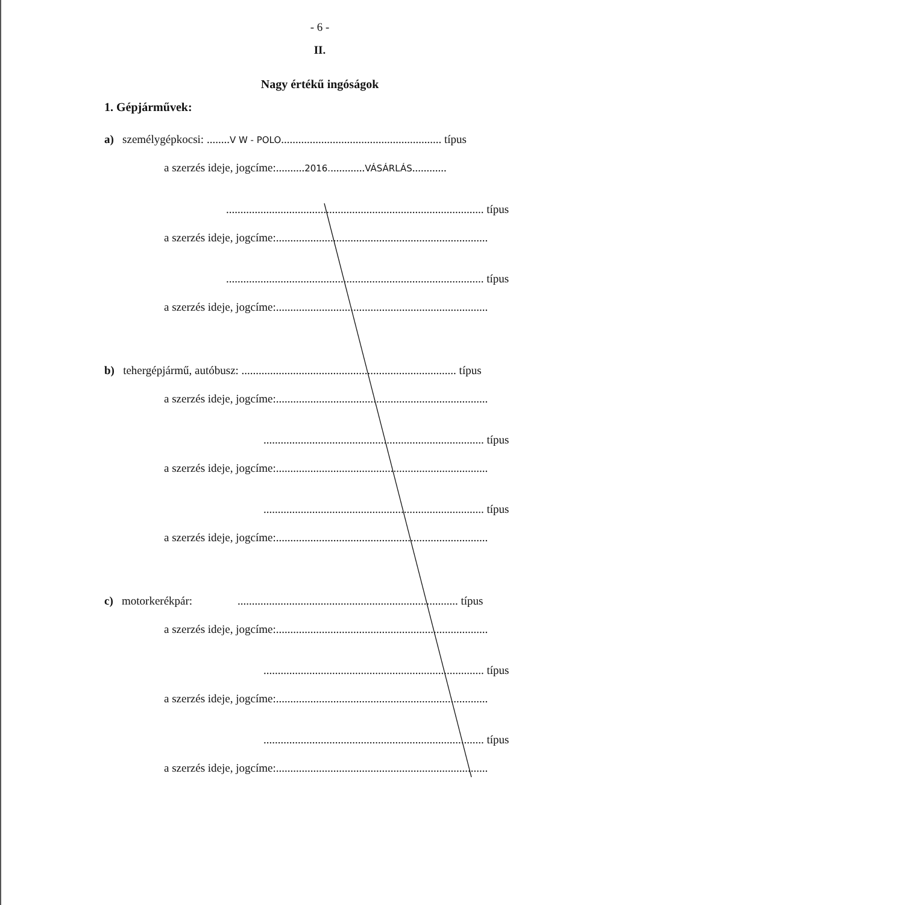- 6 -
II.
Nagy értékű ingóságok
1. Gépjárművek:
a) személygépkocsi: ........V W - POLO........................................................ típus
a szerzés ideje, jogcíme:..........2016.............VÁSÁRLÁS............
.......................................................................................... típus
a szerzés ideje, jogcíme:..........................................................................
.......................................................................................... típus
a szerzés ideje, jogcíme:..........................................................................
b) tehergépjármű, autóbusz: ........................................................................... típus
a szerzés ideje, jogcíme:..........................................................................
............................................................................. típus
a szerzés ideje, jogcíme:..........................................................................
............................................................................. típus
a szerzés ideje, jogcíme:..........................................................................
c) motorkerékpár: ............................................................................. típus
a szerzés ideje, jogcíme:..........................................................................
............................................................................. típus
a szerzés ideje, jogcíme:..........................................................................
............................................................................. típus
a szerzés ideje, jogcíme:..........................................................................